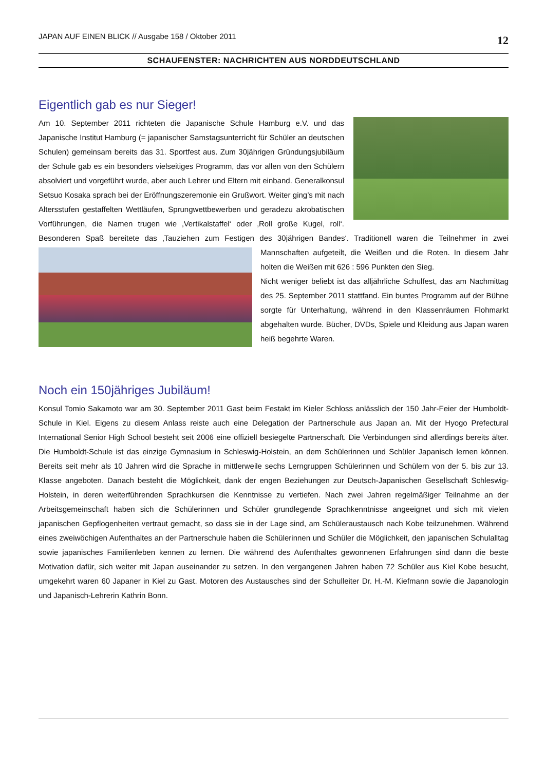JAPAN AUF EINEN BLICK // Ausgabe 158 / Oktober 2011 12
SCHAUFENSTER: NACHRICHTEN AUS NORDDEUTSCHLAND
Eigentlich gab es nur Sieger!
Am 10. September 2011 richteten die Japanische Schule Hamburg e.V. und das Japanische Institut Hamburg (= japanischer Samstagsunterricht für Schüler an deutschen Schulen) gemeinsam bereits das 31. Sportfest aus. Zum 30jährigen Gründungsjubiläum der Schule gab es ein besonders vielseitiges Programm, das vor allen von den Schülern absolviert und vorgeführt wurde, aber auch Lehrer und Eltern mit einband. Generalkonsul Setsuo Kosaka sprach bei der Eröffnungszeremonie ein Grußwort. Weiter ging’s mit nach Altersstufen gestaffelten Wettläufen, Sprungwettbewerben und geradezu akrobatischen Vorführungen, die Namen trugen wie ‚Vertikalstaffel‘ oder ‚Roll große Kugel, roll‘. Besonderen Spaß bereitete das ‚Tauziehen zum Festigen des 30jährigen Bandes‘. Traditionell waren die Teilnehmer in zwei Mannschaften aufgeteilt, die Weißen und die Roten. In diesem Jahr holten die Weißen mit 626 : 596 Punkten den Sieg.
Nicht weniger beliebt ist das alljährliche Schulfest, das am Nachmittag des 25. September 2011 stattfand. Ein buntes Programm auf der Bühne sorgte für Unterhaltung, während in den Klassenräumen Flohmarkt abgehalten wurde. Bücher, DVDs, Spiele und Kleidung aus Japan waren heiß begehrte Waren.
Noch ein 150jähriges Jubiläum!
Konsul Tomio Sakamoto war am 30. September 2011 Gast beim Festakt im Kieler Schloss anlässlich der 150 Jahr-Feier der Humboldt-Schule in Kiel. Eigens zu diesem Anlass reiste auch eine Delegation der Partnerschule aus Japan an. Mit der Hyogo Prefectural International Senior High School besteht seit 2006 eine offiziell besiegelte Partnerschaft. Die Verbindungen sind allerdings bereits älter. Die Humboldt-Schule ist das einzige Gymnasium in Schleswig-Holstein, an dem Schülerinnen und Schüler Japanisch lernen können. Bereits seit mehr als 10 Jahren wird die Sprache in mittlerweile sechs Lerngruppen Schülerinnen und Schülern von der 5. bis zur 13. Klasse angeboten. Danach besteht die Möglichkeit, dank der engen Beziehungen zur Deutsch-Japanischen Gesellschaft Schleswig-Holstein, in deren weiterführenden Sprachkursen die Kenntnisse zu vertiefen. Nach zwei Jahren regelmäßiger Teilnahme an der Arbeitsgemeinschaft haben sich die Schülerinnen und Schüler grundlegende Sprachkenntnisse angeeignet und sich mit vielen japanischen Gepflogenheiten vertraut gemacht, so dass sie in der Lage sind, am Schüleraustausch nach Kobe teilzunehmen. Während eines zweiwöchigen Aufenthaltes an der Partnerschule haben die Schülerinnen und Schüler die Möglichkeit, den japanischen Schulalltag sowie japanisches Familienleben kennen zu lernen. Die während des Aufenthaltes gewonnenen Erfahrungen sind dann die beste Motivation dafür, sich weiter mit Japan auseinander zu setzen. In den vergangenen Jahren haben 72 Schüler aus Kiel Kobe besucht, umgekehrt waren 60 Japaner in Kiel zu Gast. Motoren des Austausches sind der Schulleiter Dr. H.-M. Kiefmann sowie die Japanologin und Japanisch-Lehrerin Kathrin Bonn.